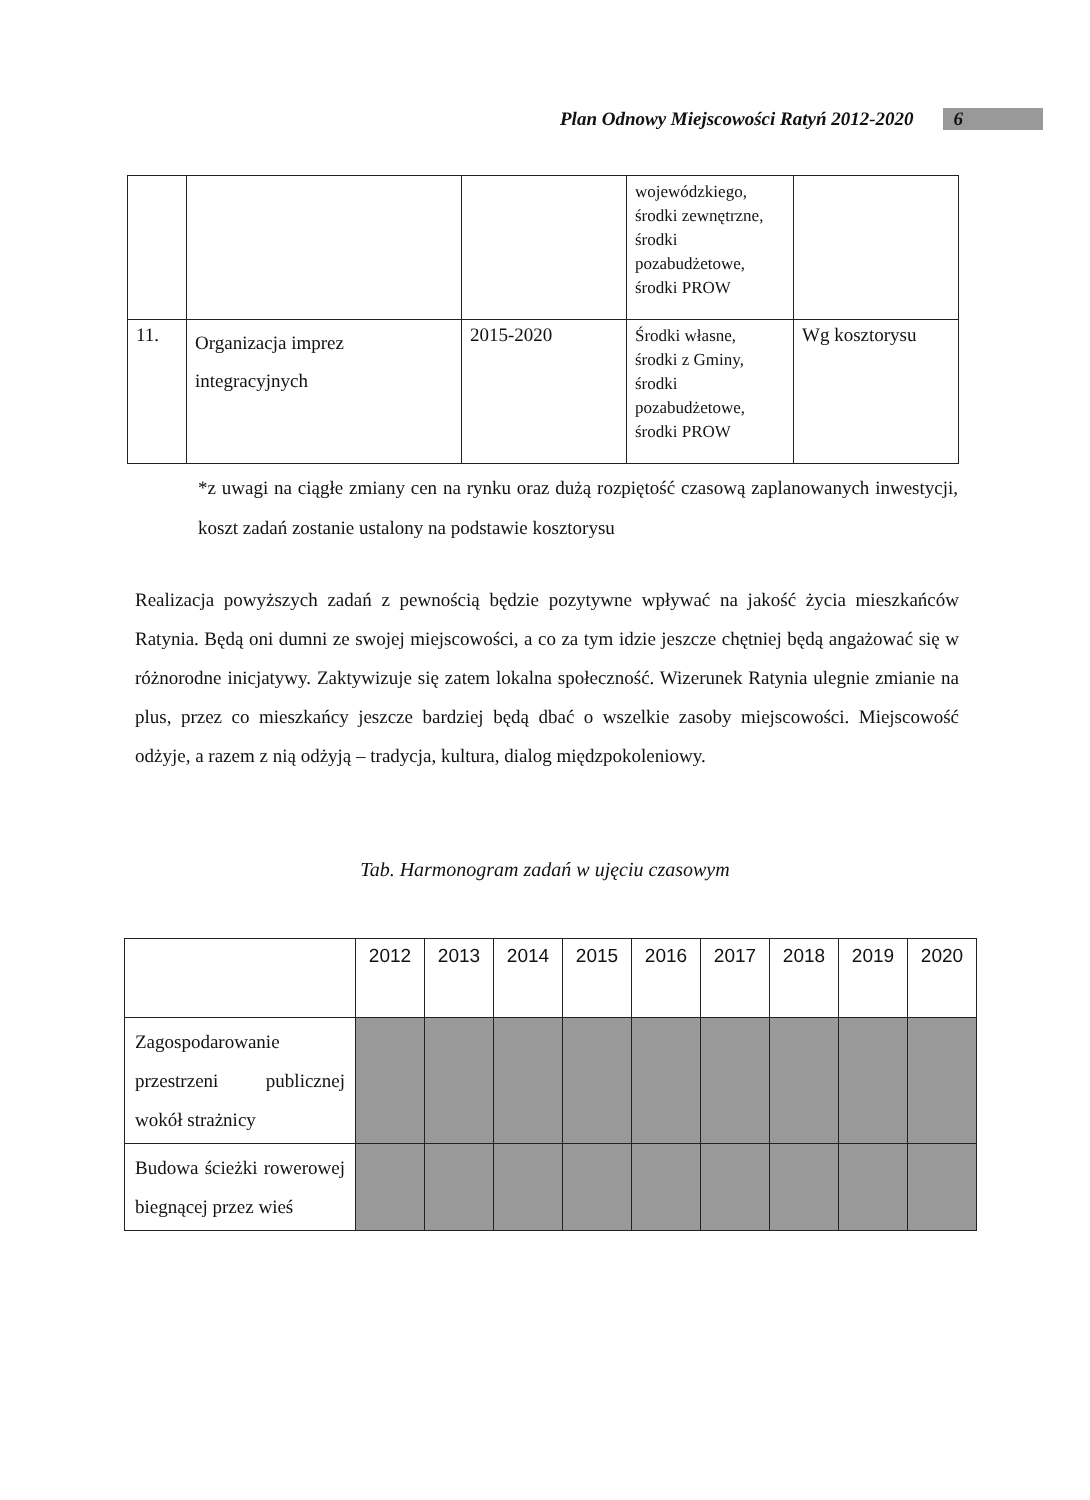Plan Odnowy Miejscowości Ratyń 2012-2020 6
| | | | wojewódzkiego, środki zewnętrzne, środki pozabudżetowe, środki PROW | |
| 11. | Organizacja imprez integracyjnych | 2015-2020 | Środki własne, środki z Gminy, środki pozabudżetowe, środki PROW | Wg kosztorysu |
*z uwagi na ciągłe zmiany cen na rynku oraz dużą rozpiętość czasową zaplanowanych inwestycji, koszt zadań zostanie ustalony na podstawie kosztorysu
Realizacja powyższych zadań z pewnością będzie pozytywne wpływać na jakość życia mieszkańców Ratynia. Będą oni dumni ze swojej miejscowości, a co za tym idzie jeszcze chętniej będą angażować się w różnorodne inicjatywy. Zaktywizuje się zatem lokalna społeczność. Wizerunek Ratynia ulegnie zmianie na plus, przez co mieszkańcy jeszcze bardziej będą dbać o wszelkie zasoby miejscowości. Miejscowość odżyje, a razem z nią odżyją – tradycja, kultura, dialog międzpokoleniowy.
Tab. Harmonogram zadań w ujęciu czasowym
| | 2012 | 2013 | 2014 | 2015 | 2016 | 2017 | 2018 | 2019 | 2020 |
| --- | --- | --- | --- | --- | --- | --- | --- | --- | --- |
| Zagospodarowanie przestrzeni publicznej wokół strażnicy | | | | | | | | | |
| Budowa ścieżki rowerowej biegnącej przez wieś | | | | | | | | | |